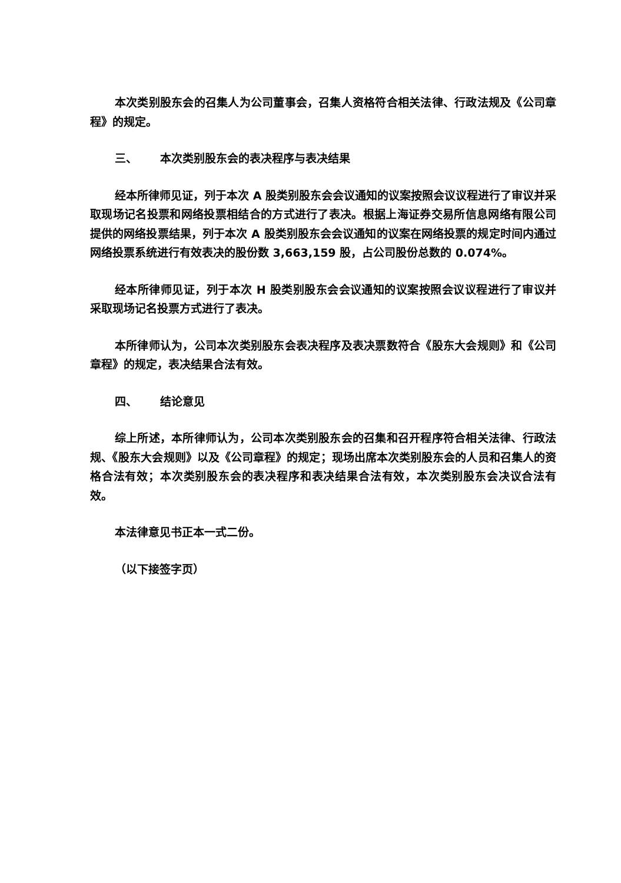本次类别股东会的召集人为公司董事会，召集人资格符合相关法律、行政法规及《公司章程》的规定。
三、 本次类别股东会的表决程序与表决结果
经本所律师见证，列于本次 A 股类别股东会会议通知的议案按照会议议程进行了审议并采取现场记名投票和网络投票相结合的方式进行了表决。根据上海证券交易所信息网络有限公司提供的网络投票结果，列于本次 A 股类别股东会会议通知的议案在网络投票的规定时间内通过网络投票系统进行有效表决的股份数 3,663,159 股，占公司股份总数的 0.074%。
经本所律师见证，列于本次 H 股类别股东会会议通知的议案按照会议议程进行了审议并采取现场记名投票方式进行了表决。
本所律师认为，公司本次类别股东会表决程序及表决票数符合《股东大会规则》和《公司章程》的规定，表决结果合法有效。
四、 结论意见
综上所述，本所律师认为，公司本次类别股东会的召集和召开程序符合相关法律、行政法规、《股东大会规则》以及《公司章程》的规定；现场出席本次类别股东会的人员和召集人的资格合法有效；本次类别股东会的表决程序和表决结果合法有效，本次类别股东会决议合法有效。
本法律意见书正本一式二份。
（以下接签字页）